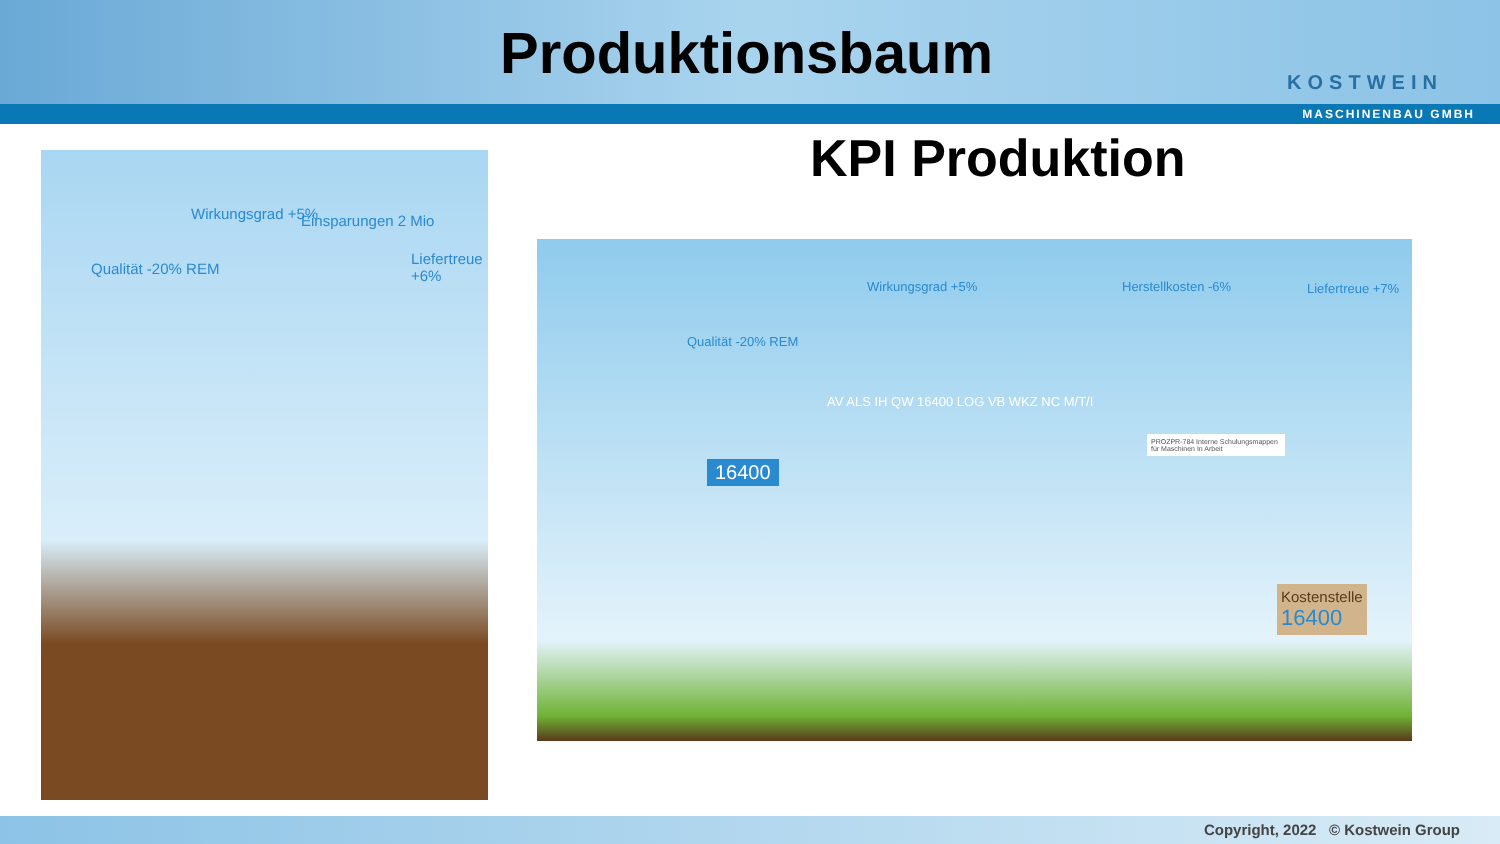Produktionsbaum
KOSTWEIN
MASCHINENBAU GMBH
KPI Produktion
Qualität -20% REM
Wirkungsgrad +5% Einsparungen 2 Mio
Liefertreue +6%
Qualität -20% REM
Wirkungsgrad +5% Herstellkosten -6% Liefertreue +7%
16400
AV ALS IH QW 16400 LOG VB WKZ NC M/T/I
PROZPR-784 Interne Schulungsmappen für Maschinen In Arbeit
Kostenstelle
16400
Copyright, 2022 © Kostwein Group